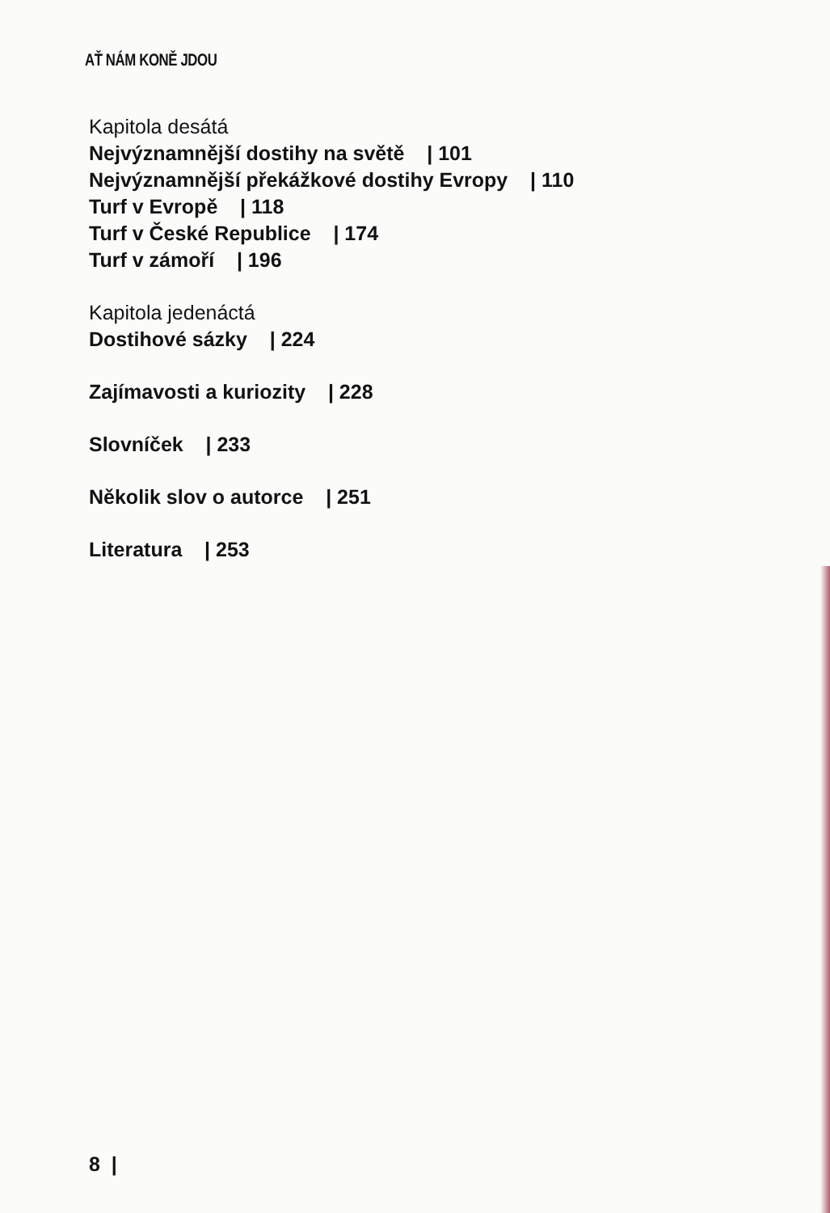AŤ NÁM KONĚ JDOU
Kapitola desátá
Nejvýznamnější dostihy na světě | 101
Nejvýznamnější překážkové dostihy Evropy | 110
Turf v Evropě | 118
Turf v České Republice | 174
Turf v zámoří | 196
Kapitola jedenáctá
Dostihové sázky | 224
Zajímavosti a kuriozity | 228
Slovníček | 233
Několik slov o autorce | 251
Literatura | 253
8 |